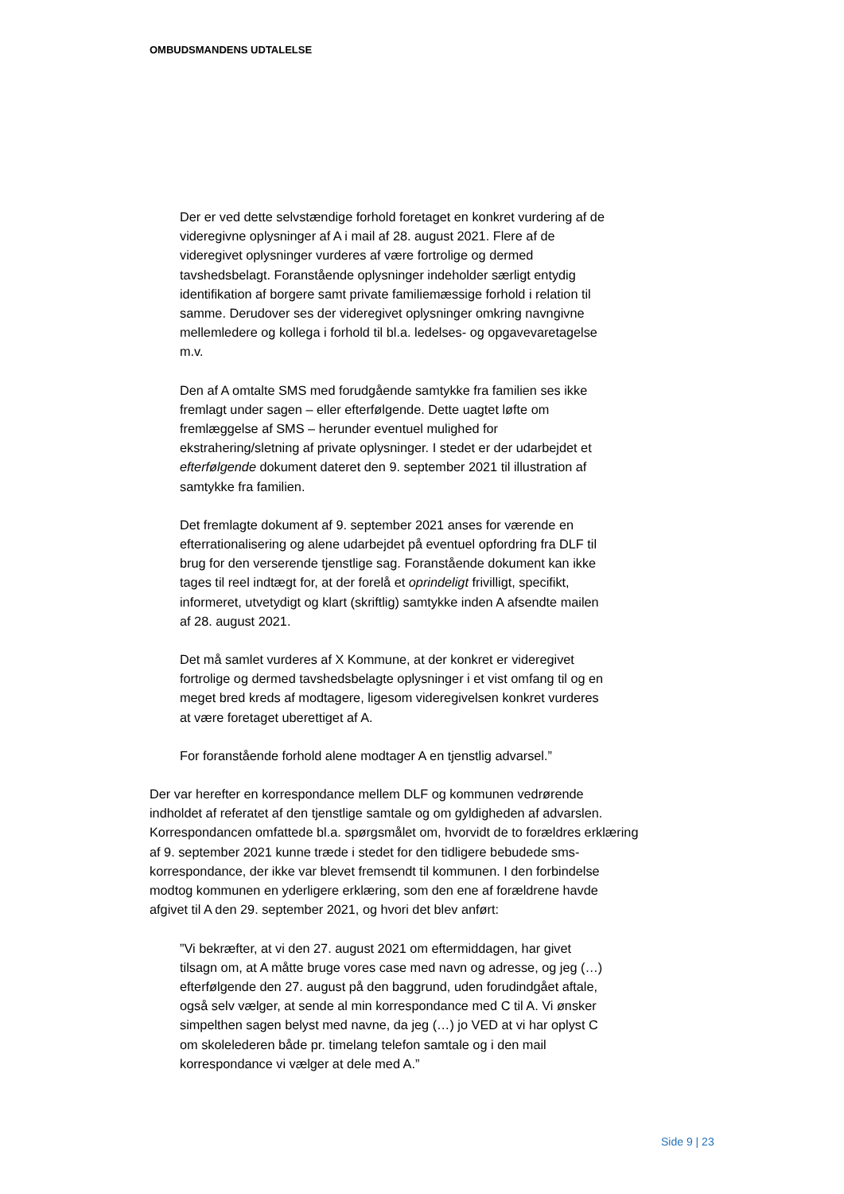OMBUDSMANDENS UDTALELSE
Der er ved dette selvstændige forhold foretaget en konkret vurdering af de videregivne oplysninger af A i mail af 28. august 2021. Flere af de videregivet oplysninger vurderes af være fortrolige og dermed tavshedsbelagt. Foranstående oplysninger indeholder særligt entydig identifikation af borgere samt private familiemæssige forhold i relation til samme. Derudover ses der videregivet oplysninger omkring navngivne mellemledere og kollega i forhold til bl.a. ledelses- og opgavevaretagelse m.v.
Den af A omtalte SMS med forudgående samtykke fra familien ses ikke fremlagt under sagen – eller efterfølgende. Dette uagtet løfte om fremlæggelse af SMS – herunder eventuel mulighed for ekstrahering/sletning af private oplysninger. I stedet er der udarbejdet et efterfølgende dokument dateret den 9. september 2021 til illustration af samtykke fra familien.
Det fremlagte dokument af 9. september 2021 anses for værende en efterrationalisering og alene udarbejdet på eventuel opfordring fra DLF til brug for den verserende tjenstlige sag. Foranstående dokument kan ikke tages til reel indtægt for, at der forelå et oprindeligt frivilligt, specifikt, informeret, utvetydigt og klart (skriftlig) samtykke inden A afsendte mailen af 28. august 2021.
Det må samlet vurderes af X Kommune, at der konkret er videregivet fortrolige og dermed tavshedsbelagte oplysninger i et vist omfang til og en meget bred kreds af modtagere, ligesom videregivelsen konkret vurderes at være foretaget uberettiget af A.
For foranstående forhold alene modtager A en tjenstlig advarsel.”
Der var herefter en korrespondance mellem DLF og kommunen vedrørende indholdet af referatet af den tjenstlige samtale og om gyldigheden af advarslen. Korrespondancen omfattede bl.a. spørgsmålet om, hvorvidt de to forældres erklæring af 9. september 2021 kunne træde i stedet for den tidligere bebudede sms-korrespondance, der ikke var blevet fremsendt til kommunen. I den forbindelse modtog kommunen en yderligere erklæring, som den ene af forældrene havde afgivet til A den 29. september 2021, og hvori det blev anført:
”Vi bekræfter, at vi den 27. august 2021 om eftermiddagen, har givet tilsagn om, at A måtte bruge vores case med navn og adresse, og jeg (…) efterfølgende den 27. august på den baggrund, uden forudindgået aftale, også selv vælger, at sende al min korrespondance med C til A. Vi ønsker simpelthen sagen belyst med navne, da jeg (…) jo VED at vi har oplyst C om skolelederen både pr. timelang telefon samtale og i den mail korrespondance vi vælger at dele med A.”
Side 9 | 23